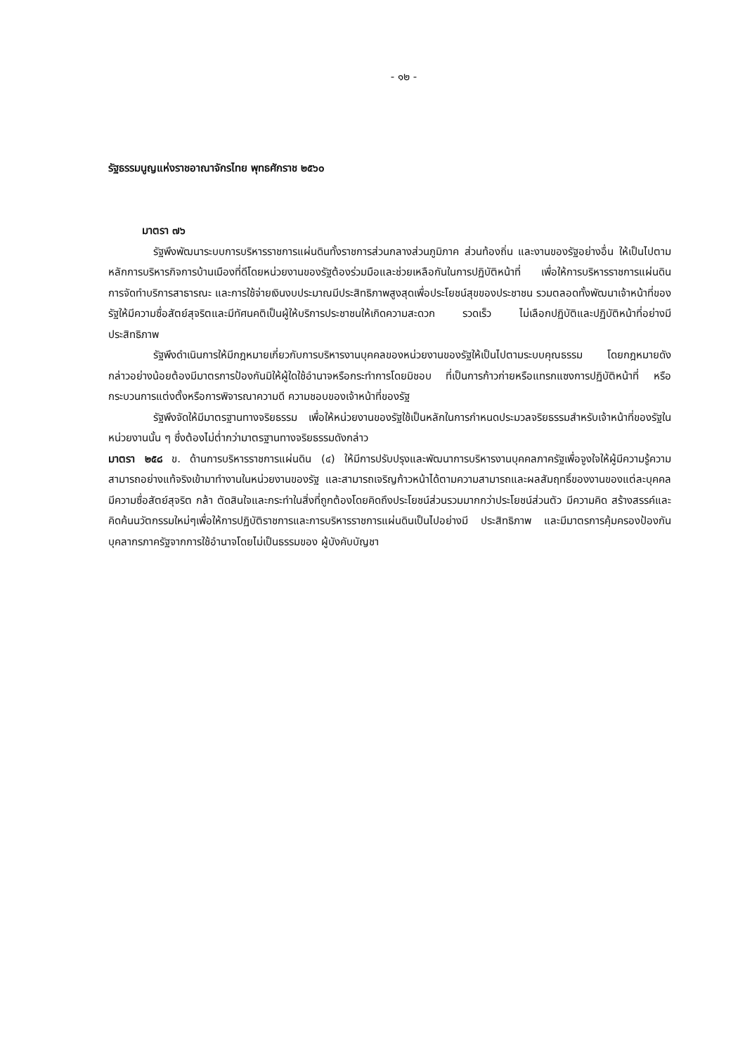- ๑๒ -
รัฐธรรมนูญแห่งราชอาณาจักรไทย พุทธศักราช ๒๕๖๐
มาตรา ๗๖
รัฐพึงพัฒนาระบบการบริหารราชการแผ่นดินทั้งราชการส่วนกลางส่วนภูมิภาค ส่วนท้องถิ่น และงานของรัฐอย่างอื่น ให้เป็นไปตามหลักการบริหารกิจการบ้านเมืองที่ดีโดยหน่วยงานของรัฐต้องร่วมมือและช่วยเหลือกันในการปฏิบัติหน้าที่ เพื่อให้การบริหารราชการแผ่นดิน การจัดทำบริการสาธารณะ และการใช้จ่ายเงินงบประมาณมีประสิทธิภาพสูงสุดเพื่อประโยชน์สุขของประชาชน รวมตลอดทั้งพัฒนาเจ้าหน้าที่ของรัฐให้มีความซื่อสัตย์สุจริตและมีทัศนคติเป็นผู้ให้บริการประชาชนให้เกิดความสะดวก รวดเร็ว ไม่เลือกปฏิบัติและปฏิบัติหน้าที่อย่างมีประสิทธิภาพ
รัฐพึงดำเนินการให้มีกฎหมายเกี่ยวกับการบริหารงานบุคคลของหน่วยงานของรัฐให้เป็นไปตามระบบคุณธรรม โดยกฎหมายดังกล่าวอย่างน้อยต้องมีมาตรการป้องกันมิให้ผู้ใดใช้อำนาจหรือกระทำการโดยมิชอบ ที่เป็นการก้าวก่ายหรือแทรกแซงการปฏิบัติหน้าที่ หรือกระบวนการแต่งตั้งหรือการพิจารณาความดี ความชอบของเจ้าหน้าที่ของรัฐ
รัฐพึงจัดให้มีมาตรฐานทางจริยธรรม เพื่อให้หน่วยงานของรัฐใช้เป็นหลักในการกำหนดประมวลจริยธรรมสำหรับเจ้าหน้าที่ของรัฐในหน่วยงานนั้น ๆ ซึ่งต้องไม่ต่ำกว่ามาตรฐานทางจริยธรรมดังกล่าว
มาตรา ๒๕๘ ข. ด้านการบริหารราชการแผ่นดิน (๔) ให้มีการปรับปรุงและพัฒนาการบริหารงานบุคคลภาครัฐเพื่อจูงใจให้ผู้มีความรู้ความสามารถอย่างแท้จริงเข้ามาทำงานในหน่วยงานของรัฐ และสามารถเจริญก้าวหน้าได้ตามความสามารถและผลสัมฤทธิ์ของงานของแต่ละบุคคล มีความซื่อสัตย์สุจริต กล้า ตัดสินใจและกระทำในสิ่งที่ถูกต้องโดยคิดถึงประโยชน์ส่วนรวมมากกว่าประโยชน์ส่วนตัว มีความคิด สร้างสรรค์และคิดค้นนวัตกรรมใหม่ๆเพื่อให้การปฏิบัติราชการและการบริหารราชการแผ่นดินเป็นไปอย่างมี ประสิทธิภาพ และมีมาตรการคุ้มครองป้องกันบุคลากรภาครัฐจากการใช้อำนาจโดยไม่เป็นธรรมของ ผู้บังคับบัญชา